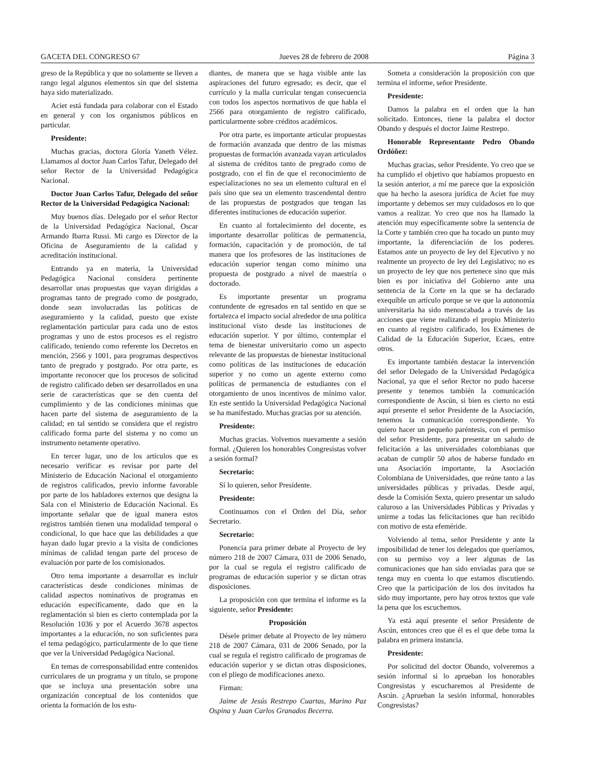GACETA DEL CONGRESO 67 Jueves 28 de febrero de 2008 Página 3
greso de la República y que no solamente se lleven a rango legal algunos elementos sin que del sistema haya sido materializado.
Aciet está fundada para colaborar con el Estado en general y con los organismos públicos en particular.
Presidente:
Muchas gracias, doctora Gloría Yaneth Vélez. Llamamos al doctor Juan Carlos Tafur, Delegado del señor Rector de la Universidad Pedagógica Nacional.
Doctor Juan Carlos Tafur, Delegado del señor Rector de la Universidad Pedagógica Nacional:
Muy buenos días. Delegado por el señor Rector de la Universidad Pedagógica Nacional, Oscar Armando Ibarra Russi. Mi cargo es Director de la Oficina de Aseguramiento de la calidad y acreditación institucional.
Entrando ya en materia, la Universidad Pedagógica Nacional considera pertinente desarrollar unas propuestas que vayan dirigidas a programas tanto de pregrado como de postgrado, donde sean involucradas las políticas de aseguramiento y la calidad, puesto que existe reglamentación particular para cada uno de estos programas y uno de estos procesos es el registro calificado, teniendo como referente los Decretos en mención, 2566 y 1001, para programas despectivos tanto de pregrado y postgrado. Por otra parte, es importante reconocer que los procesos de solicitud de registro calificado deben ser desarrollados en una serie de características que se den cuenta del cumplimiento y de las condiciones mínimas que hacen parte del sistema de aseguramiento de la calidad; en tal sentido se considera que el registro calificado forma parte del sistema y no como un instrumento netamente operativo.
En tercer lugar, uno de los artículos que es necesario verificar es revisar por parte del Ministerio de Educación Nacional el otorgamiento de registros calificados, previo informe favorable por parte de los habladores externos que designa la Sala con el Ministerio de Educación Nacional. Es importante señalar que de igual manera estos registros también tienen una modalidad temporal o condicional, lo que hace que las debilidades a que hayan dado lugar previo a la visita de condiciones mínimas de calidad tengan parte del proceso de evaluación por parte de los comisionados.
Otro tema importante a desarrollar es incluir características desde condiciones mínimas de calidad aspectos nominativos de programas en educación específicamente, dado que en la reglamentación si bien es cierto contemplada por la Resolución 1036 y por el Acuerdo 3678 aspectos importantes a la educación, no son suficientes para el tema pedagógico, particularmente de lo que tiene que ver la Universidad Pedagógica Nacional.
En temas de corresponsabilidad entre contenidos curriculares de un programa y un título, se propone que se incluya una presentación sobre una organización conceptual de los contenidos que orienta la formación de los estu-
diantes, de manera que se haga visible ante las aspiraciones del futuro egresado; es decir, que el currículo y la malla curricular tengan consecuencia con todos los aspectos normativos de que habla el 2566 para otorgamiento de registro calificado, particularmente sobre créditos académicos.
Por otra parte, es importante articular propuestas de formación avanzada que dentro de las mismas propuestas de formación avanzada vayan articulados al sistema de créditos tanto de pregrado como de postgrado, con el fin de que el reconocimiento de especializaciones no sea un elemento cultural en el país sino que sea un elemento trascendental dentro de las propuestas de postgrados que tengan las diferentes instituciones de educación superior.
En cuanto al fortalecimiento del docente, es importante desarrollar políticas de permanencia, formación, capacitación y de promoción, de tal manera que los profesores de las instituciones de educación superior tengan como mínimo una propuesta de postgrado a nivel de maestría o doctorado.
Es importante presentar un programa contundente de egresados en tal sentido en que se fortalezca el impacto social alrededor de una política institucional visto desde las instituciones de educación superior. Y por último, contemplar el tema de bienestar universitario como un aspecto relevante de las propuestas de bienestar institucional como políticas de las instituciones de educación superior y no como un agente externo como políticas de permanencia de estudiantes con el otorgamiento de unos incentivos de mínimo valor. En este sentido la Universidad Pedagógica Nacional se ha manifestado. Muchas gracias por su atención.
Presidente:
Muchas gracias. Volvemos nuevamente a sesión formal. ¿Quieren los honorables Congresistas volver a sesión formal?
Secretario:
Sí lo quieren, señor Presidente.
Presidente:
Continuamos con el Orden del Día, señor Secretario.
Secretario:
Ponencia para primer debate al Proyecto de ley número 218 de 2007 Cámara, 031 de 2006 Senado, por la cual se regula el registro calificado de programas de educación superior y se dictan otras disposiciones.
La proposición con que termina el informe es la siguiente, señor Presidente:
Proposición
Désele primer debate al Proyecto de ley número 218 de 2007 Cámara, 031 de 2006 Senado, por la cual se regula el registro calificado de programas de educación superior y se dictan otras disposiciones, con el pliego de modificaciones anexo.
Firman:
Jaime de Jesús Restrepo Cuartas, Marino Paz Ospina y Juan Carlos Granados Becerra.
Someta a consideración la proposición con que termina el informe, señor Presidente.
Presidente:
Damos la palabra en el orden que la han solicitado. Entonces, tiene la palabra el doctor Obando y después el doctor Jaime Restrepo.
Honorable Representante Pedro Obando Ordóñez:
Muchas gracias, señor Presidente. Yo creo que se ha cumplido el objetivo que habíamos propuesto en la sesión anterior, a mí me parece que la exposición que ha hecho la asesora jurídica de Aciet fue muy importante y debemos ser muy cuidadosos en lo que vamos a realizar. Yo creo que nos ha llamado la atención muy específicamente sobre la sentencia de la Corte y también creo que ha tocado un punto muy importante, la diferenciación de los poderes. Estamos ante un proyecto de ley del Ejecutivo y no realmente un proyecto de ley del Legislativo; no es un proyecto de ley que nos pertenece sino que más bien es por iniciativa del Gobierno ante una sentencia de la Corte en la que se ha declarado exequible un artículo porque se ve que la autonomía universitaria ha sido menoscabada a través de las acciones que viene realizando el propio Ministerio en cuanto al registro calificado, los Exámenes de Calidad de la Educación Superior, Ecaes, entre otros.
Es importante también destacar la intervención del señor Delegado de la Universidad Pedagógica Nacional, ya que el señor Rector no pudo hacerse presente y tenemos también la comunicación correspondiente de Ascún, si bien es cierto no está aquí presente el señor Presidente de la Asociación, tenemos la comunicación correspondiente. Yo quiero hacer un pequeño paréntesis, con el permiso del señor Presidente, para presentar un saludo de felicitación a las universidades colombianas que acaban de cumplir 50 años de haberse fundado en una Asociación importante, la Asociación Colombiana de Universidades, que reúne tanto a las universidades públicas y privadas. Desde aquí, desde la Comisión Sexta, quiero presentar un saludo caluroso a las Universidades Públicas y Privadas y unirme a todas las felicitaciones que han recibido con motivo de esta efeméride.
Volviendo al tema, señor Presidente y ante la imposibilidad de tener los delegados que queríamos, con su permiso voy a leer algunas de las comunicaciones que han sido enviadas para que se tenga muy en cuenta lo que estamos discutiendo. Creo que la participación de los dos invitados ha sido muy importante, pero hay otros textos que vale la pena que los escuchemos.
Ya está aquí presente el señor Presidente de Ascún, entonces creo que él es el que debe toma la palabra en primera instancia.
Presidente:
Por solicitud del doctor Obando, volveremos a sesión informal si lo aprueban los honorables Congresistas y escucharemos al Presidente de Ascún. ¿Aprueban la sesión informal, honorables Congresistas?